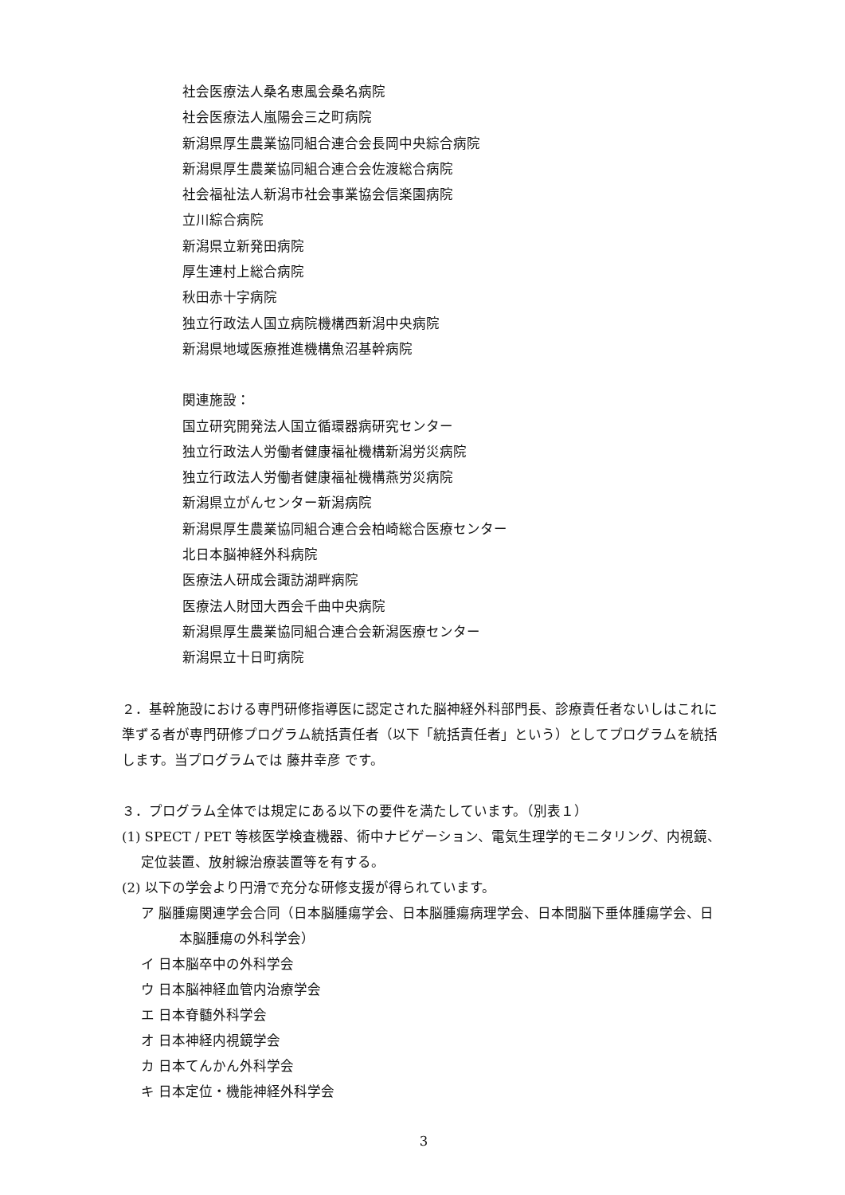社会医療法人桑名恵風会桑名病院
社会医療法人嵐陽会三之町病院
新潟県厚生農業協同組合連合会長岡中央綜合病院
新潟県厚生農業協同組合連合会佐渡総合病院
社会福祉法人新潟市社会事業協会信楽園病院
立川綜合病院
新潟県立新発田病院
厚生連村上総合病院
秋田赤十字病院
独立行政法人国立病院機構西新潟中央病院
新潟県地域医療推進機構魚沼基幹病院
関連施設：
国立研究開発法人国立循環器病研究センター
独立行政法人労働者健康福祉機構新潟労災病院
独立行政法人労働者健康福祉機構燕労災病院
新潟県立がんセンター新潟病院
新潟県厚生農業協同組合連合会柏崎総合医療センター
北日本脳神経外科病院
医療法人研成会諏訪湖畔病院
医療法人財団大西会千曲中央病院
新潟県厚生農業協同組合連合会新潟医療センター
新潟県立十日町病院
２．基幹施設における専門研修指導医に認定された脳神経外科部門長、診療責任者ないしはこれに準ずる者が専門研修プログラム統括責任者（以下「統括責任者」という）としてプログラムを統括します。当プログラムでは 藤井幸彦 です。
３．プログラム全体では規定にある以下の要件を満たしています。（別表１）
(1) SPECT / PET 等核医学検査機器、術中ナビゲーション、電気生理学的モニタリング、内視鏡、定位装置、放射線治療装置等を有する。
(2) 以下の学会より円滑で充分な研修支援が得られています。
ア 脳腫瘍関連学会合同（日本脳腫瘍学会、日本脳腫瘍病理学会、日本間脳下垂体腫瘍学会、日本脳腫瘍の外科学会）
イ 日本脳卒中の外科学会
ウ 日本脳神経血管内治療学会
エ 日本脊髄外科学会
オ 日本神経内視鏡学会
カ 日本てんかん外科学会
キ 日本定位・機能神経外科学会
3